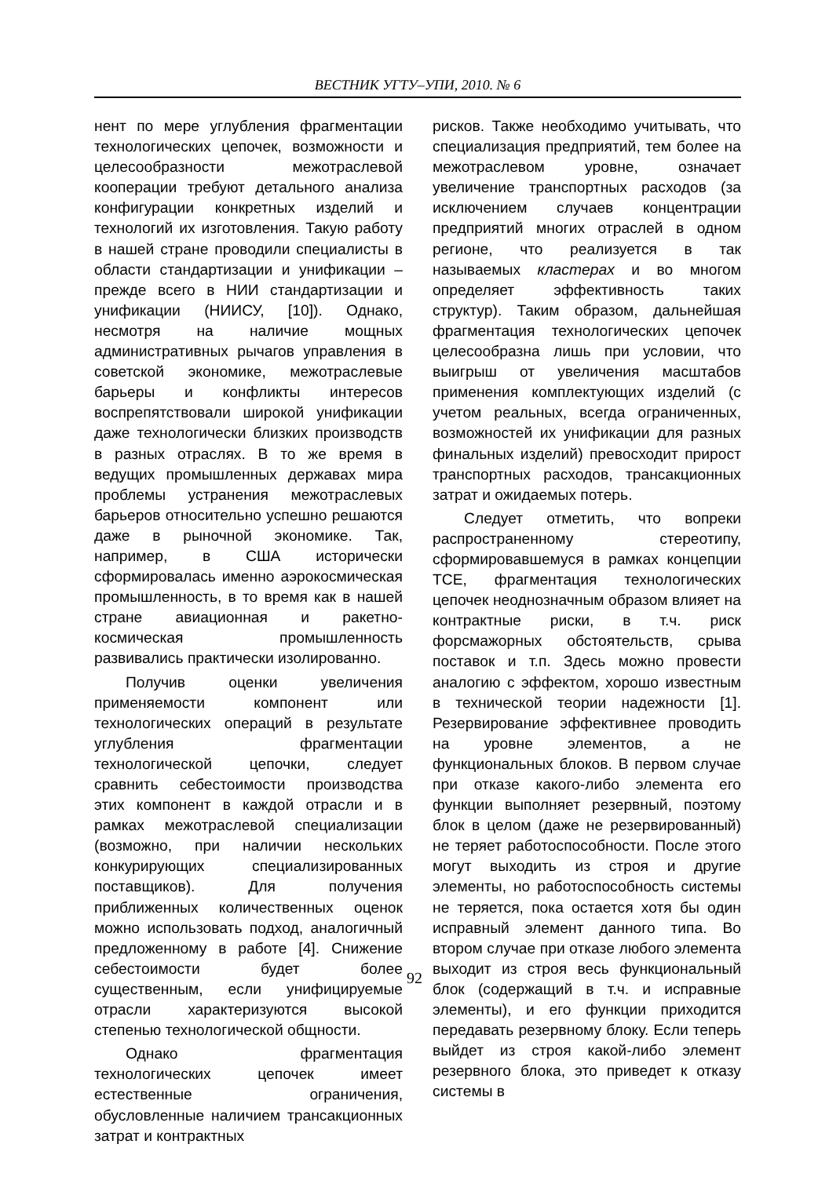ВЕСТНИК УГТУ–УПИ, 2010. № 6
нент по мере углубления фрагментации технологических цепочек, возможности и целесообразности межотраслевой кооперации требуют детального анализа конфигурации конкретных изделий и технологий их изготовления. Такую работу в нашей стране проводили специалисты в области стандартизации и унификации – прежде всего в НИИ стандартизации и унификации (НИИСУ, [10]). Однако, несмотря на наличие мощных административных рычагов управления в советской экономике, межотраслевые барьеры и конфликты интересов воспрепятствовали широкой унификации даже технологически близких производств в разных отраслях. В то же время в ведущих промышленных державах мира проблемы устранения межотраслевых барьеров относительно успешно решаются даже в рыночной экономике. Так, например, в США исторически сформировалась именно аэрокосмическая промышленность, в то время как в нашей стране авиационная и ракетно-космическая промышленность развивались практически изолированно.
Получив оценки увеличения применяемости компонент или технологических операций в результате углубления фрагментации технологической цепочки, следует сравнить себестоимости производства этих компонент в каждой отрасли и в рамках межотраслевой специализации (возможно, при наличии нескольких конкурирующих специализированных поставщиков). Для получения приближенных количественных оценок можно использовать подход, аналогичный предложенному в работе [4]. Снижение себестоимости будет более существенным, если унифицируемые отрасли характеризуются высокой степенью технологической общности.
Однако фрагментация технологических цепочек имеет естественные ограничения, обусловленные наличием трансакционных затрат и контрактных
рисков. Также необходимо учитывать, что специализация предприятий, тем более на межотраслевом уровне, означает увеличение транспортных расходов (за исключением случаев концентрации предприятий многих отраслей в одном регионе, что реализуется в так называемых кластерах и во многом определяет эффективность таких структур). Таким образом, дальнейшая фрагментация технологических цепочек целесообразна лишь при условии, что выигрыш от увеличения масштабов применения комплектующих изделий (с учетом реальных, всегда ограниченных, возможностей их унификации для разных финальных изделий) превосходит прирост транспортных расходов, трансакционных затрат и ожидаемых потерь.
Следует отметить, что вопреки распространенному стереотипу, сформировавшемуся в рамках концепции ТСЕ, фрагментация технологических цепочек неоднозначным образом влияет на контрактные риски, в т.ч. риск форсмажорных обстоятельств, срыва поставок и т.п. Здесь можно провести аналогию с эффектом, хорошо известным в технической теории надежности [1]. Резервирование эффективнее проводить на уровне элементов, а не функциональных блоков. В первом случае при отказе какого-либо элемента его функции выполняет резервный, поэтому блок в целом (даже не резервированный) не теряет работоспособности. После этого могут выходить из строя и другие элементы, но работоспособность системы не теряется, пока остается хотя бы один исправный элемент данного типа. Во втором случае при отказе любого элемента выходит из строя весь функциональный блок (содержащий в т.ч. и исправные элементы), и его функции приходится передавать резервному блоку. Если теперь выйдет из строя какой-либо элемент резервного блока, это приведет к отказу системы в
92